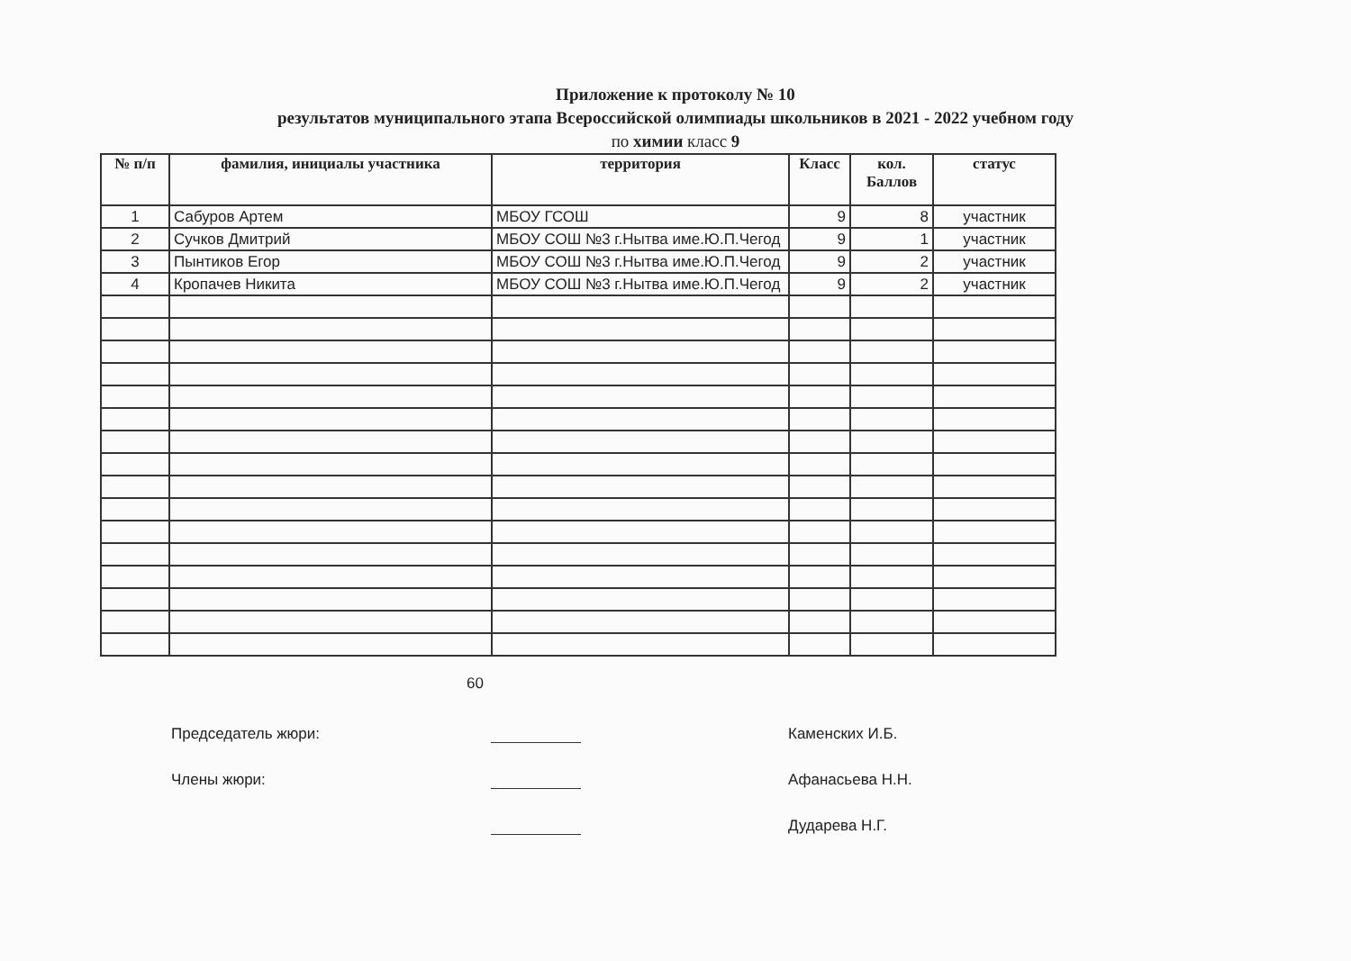Приложение к протоколу № 10
результатов муниципального этапа Всероссийской олимпиады школьников в 2021 - 2022 учебном году
по химии класс 9
| № п/п | фамилия, инициалы участника | территория | Класс | кол. Баллов | статус |
| --- | --- | --- | --- | --- | --- |
| 1 | Сабуров Артем | МБОУ ГСОШ | 9 | 8 | участник |
| 2 | Сучков Дмитрий | МБОУ СОШ №3 г.Нытва име.Ю.П.Чегод | 9 | 1 | участник |
| 3 | Пынтиков Егор | МБОУ СОШ №3 г.Нытва име.Ю.П.Чегод | 9 | 2 | участник |
| 4 | Кропачев Никита | МБОУ СОШ №3 г.Нытва име.Ю.П.Чегод | 9 | 2 | участник |
60
Председатель жюри: Каменских И.Б.
Члены жюри: Афанасьева Н.Н.
Дударева Н.Г.